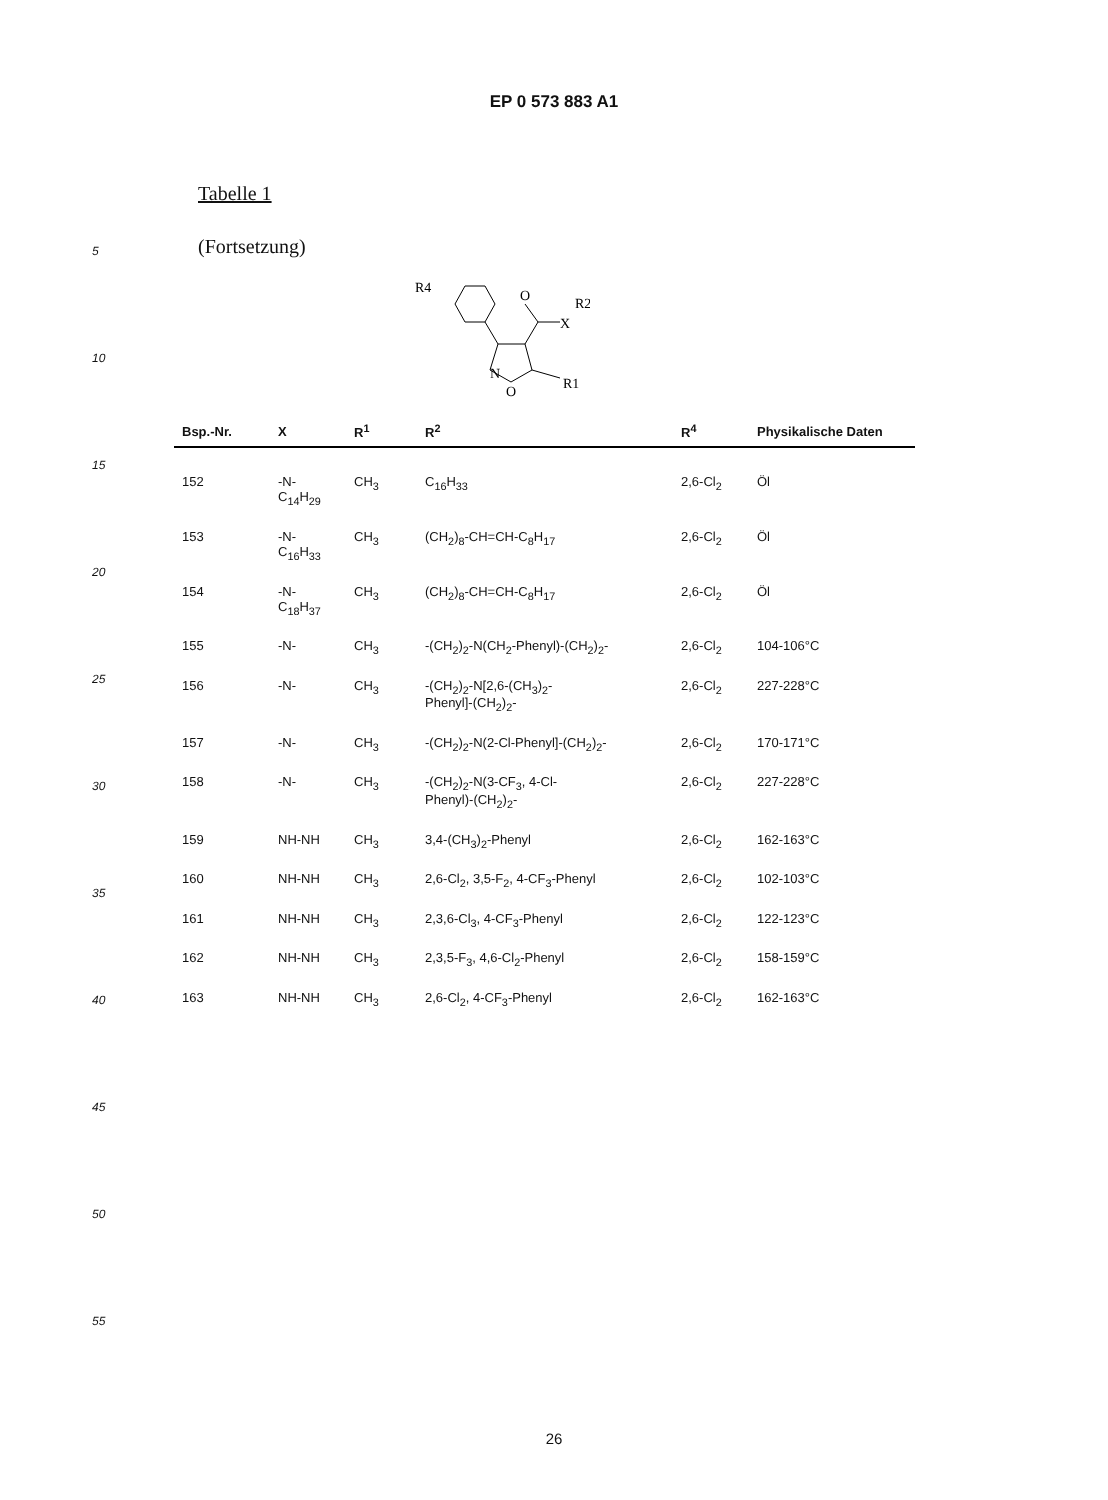EP 0 573 883 A1
5
10
15
20
25
30
35
40
45
50
55
Tabelle 1
(Fortsetzung)
R4
O
X
R2
N
O
R1
| Bsp.-Nr. | X | R<sup>1</sup> | R<sup>2</sup> | R<sup>4</sup> | Physikalische Daten |
| --- | --- | --- | --- | --- | --- |
| 152 | -N-C<sub>14</sub>H<sub>29</sub> | CH<sub>3</sub> | C<sub>16</sub>H<sub>33</sub> | 2,6-Cl<sub>2</sub> | Öl |
| 153 | -N-C<sub>16</sub>H<sub>33</sub> | CH<sub>3</sub> | (CH<sub>2</sub>)<sub>8</sub>-CH=CH-C<sub>8</sub>H<sub>17</sub> | 2,6-Cl<sub>2</sub> | Öl |
| 154 | -N-C<sub>18</sub>H<sub>37</sub> | CH<sub>3</sub> | (CH<sub>2</sub>)<sub>8</sub>-CH=CH-C<sub>8</sub>H<sub>17</sub> | 2,6-Cl<sub>2</sub> | Öl |
| 155 | -N- | CH<sub>3</sub> | -(CH<sub>2</sub>)<sub>2</sub>-N(CH<sub>2</sub>-Phenyl)-(CH<sub>2</sub>)<sub>2</sub>- | 2,6-Cl<sub>2</sub> | 104-106°C |
| 156 | -N- | CH<sub>3</sub> | -(CH<sub>2</sub>)<sub>2</sub>-N[2,6-(CH<sub>3</sub>)<sub>2</sub>- Phenyl]-(CH<sub>2</sub>)<sub>2</sub>- | 2,6-Cl<sub>2</sub> | 227-228°C |
| 157 | -N- | CH<sub>3</sub> | -(CH<sub>2</sub>)<sub>2</sub>-N(2-Cl-Phenyl]-(CH<sub>2</sub>)<sub>2</sub>- | 2,6-Cl<sub>2</sub> | 170-171°C |
| 158 | -N- | CH<sub>3</sub> | -(CH<sub>2</sub>)<sub>2</sub>-N(3-CF<sub>3</sub>, 4-Cl- Phenyl)-(CH<sub>2</sub>)<sub>2</sub>- | 2,6-Cl<sub>2</sub> | 227-228°C |
| 159 | NH-NH | CH<sub>3</sub> | 3,4-(CH<sub>3</sub>)<sub>2</sub>-Phenyl | 2,6-Cl<sub>2</sub> | 162-163°C |
| 160 | NH-NH | CH<sub>3</sub> | 2,6-Cl<sub>2</sub>, 3,5-F<sub>2</sub>, 4-CF<sub>3</sub>-Phenyl | 2,6-Cl<sub>2</sub> | 102-103°C |
| 161 | NH-NH | CH<sub>3</sub> | 2,3,6-Cl<sub>3</sub>, 4-CF<sub>3</sub>-Phenyl | 2,6-Cl<sub>2</sub> | 122-123°C |
| 162 | NH-NH | CH<sub>3</sub> | 2,3,5-F<sub>3</sub>, 4,6-Cl<sub>2</sub>-Phenyl | 2,6-Cl<sub>2</sub> | 158-159°C |
| 163 | NH-NH | CH<sub>3</sub> | 2,6-Cl<sub>2</sub>, 4-CF<sub>3</sub>-Phenyl | 2,6-Cl<sub>2</sub> | 162-163°C |
26